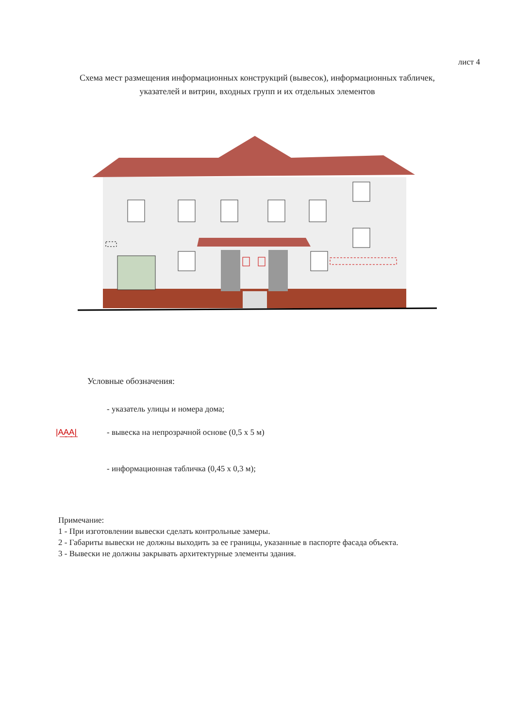лист 4
Схема мест размещения информационных конструкций (вывесок), информационных табличек, указателей и витрин, входных групп и их отдельных элементов
Условные обозначения:
- указатель улицы и номера дома;
|A͟A͟A͟| - вывеска на непрозрачной основе (0,5 х 5 м)
- информационная табличка (0,45 х 0,3 м);
Примечание:
1 - При изготовлении вывески сделать контрольные замеры.
2 - Габариты вывески не должны выходить за ее границы, указанные в паспорте фасада объекта.
3 - Вывески не должны закрывать архитектурные элементы здания.